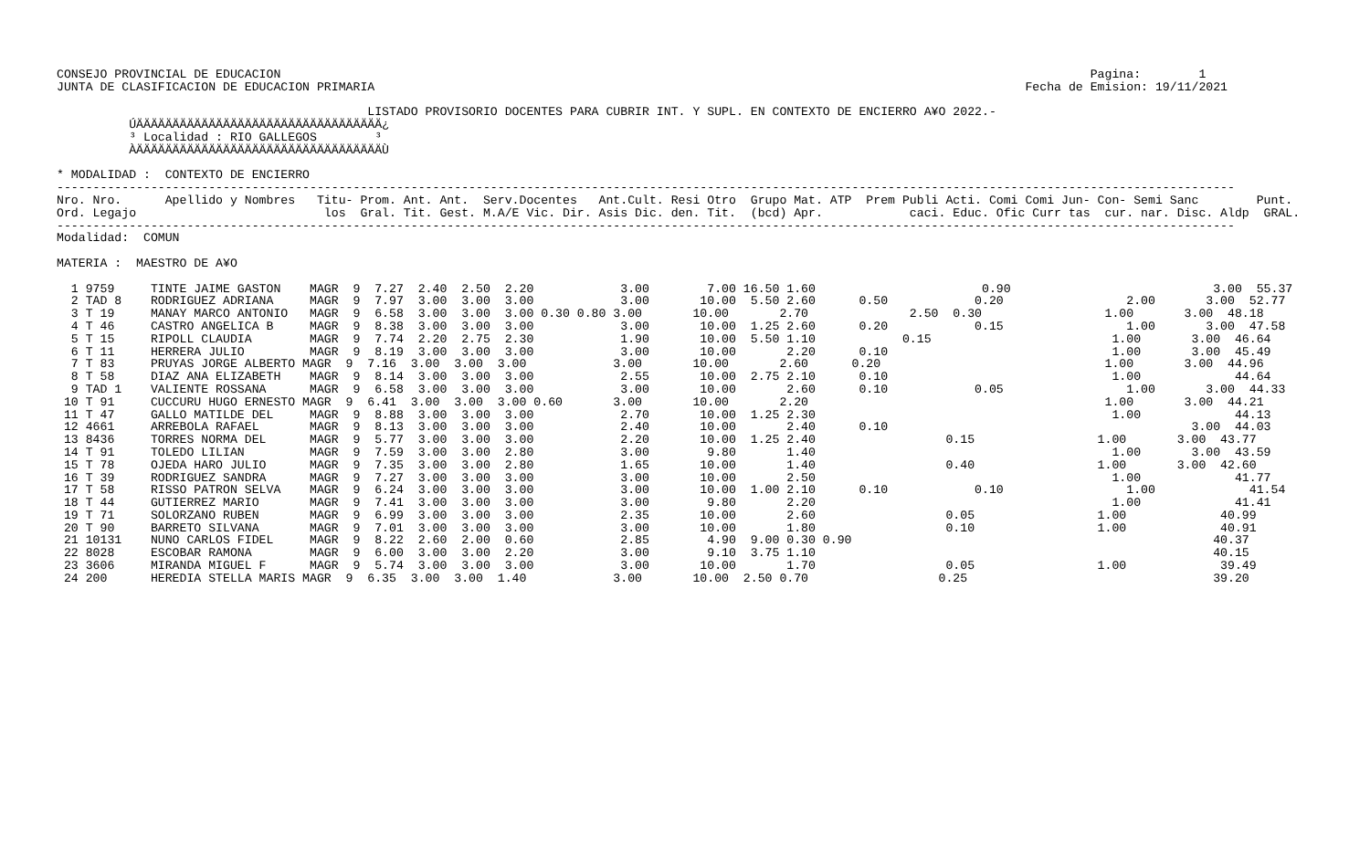CONSEJO PROVINCIAL DE EDUCACION                                                                                                                Pagina:        1
JUNTA DE CLASIFICACION DE EDUCACION PRIMARIA                                                                                          Fecha de Emision: 19/11/2021

                                           LISTADO PROVISORIO DOCENTES PARA CUBRIR INT. Y SUPL. EN CONTEXTO DE ENCIERRO A¥O 2022.-
          ÚÄÄÄÄÄÄÄÄÄÄÄÄÄÄÄÄÄÄÄÄÄÄÄÄÄÄÄÄÄÄÄÄÄÄ¿
          ³ Localidad : RIO GALLEGOS        ³
          ÀÄÄÄÄÄÄÄÄÄÄÄÄÄÄÄÄÄÄÄÄÄÄÄÄÄÄÄÄÄÄÄÄÄÄÙ

* MODALIDAD :  CONTEXTO DE ENCIERRO
-------------------------------------------------------------------------------------------------------------------------------------------------------------------
Nro. Nro.      Apellido y Nombres   Titu- Prom. Ant. Ant.  Serv.Docentes   Ant.Cult. Resi Otro  Grupo Mat. ATP  Prem Publi Acti. Comi Comi Jun- Con- Semi Sanc        Punt.
Ord. Legajo                          los  Gral. Tit. Gest. M.A/E Vic. Dir. Asis Dic. den. Tit.  (bcd) Apr.            caci. Educ. Ofic Curr tas  cur. nar. Disc. Aldp  GRAL.
-------------------------------------------------------------------------------------------------------------------------------------------------------------------
Modalidad:  COMUN

MATERIA :  MAESTRO DE A¥O

  1 9759     TINTE JAIME GASTON    MAGR  9  7.27  2.40  2.50  2.20            3.00        7.00 16.50 1.60                       0.90                            3.00  55.37
  2 TAD 8    RODRIGUEZ ADRIANA     MAGR  9  7.97  3.00  3.00  3.00            3.00       10.00  5.50 2.60      0.50            0.20                 2.00       3.00  52.77
  3 T 19     MANAY MARCO ANTONIO   MAGR  9  6.58  3.00  3.00  3.00 0.30 0.80 3.00       10.00       2.70              2.50  0.30                 1.00       3.00  48.18
  4 T 46     CASTRO ANGELICA B     MAGR  9  8.38  3.00  3.00  3.00            3.00       10.00  1.25 2.60      0.20            0.15                 1.00       3.00  47.58
  5 T 15     RIPOLL CLAUDIA        MAGR  9  7.74  2.20  2.75  2.30            1.90       10.00  5.50 1.10            0.15                         1.00       3.00  46.64
  6 T 11     HERRERA JULIO         MAGR  9  8.19  3.00  3.00  3.00            3.00       10.00       2.20      0.10                               1.00       3.00  45.49
  7 T 83     PRUYAS JORGE ALBERTO MAGR  9  7.16  3.00  3.00  3.00            3.00       10.00       2.60      0.20                               1.00       3.00  44.96
  8 T 58     DIAZ ANA ELIZABETH    MAGR  9  8.14  3.00  3.00  3.00            2.55       10.00  2.75 2.10      0.10                               1.00             44.64
  9 TAD 1    VALIENTE ROSSANA      MAGR  9  6.58  3.00  3.00  3.00            3.00       10.00       2.60      0.10            0.05                 1.00       3.00  44.33
 10 T 91     CUCCURU HUGO ERNESTO MAGR  9  6.41  3.00  3.00  3.00 0.60       3.00       10.00       2.20                                         1.00       3.00  44.21
 11 T 47     GALLO MATILDE DEL     MAGR  9  8.88  3.00  3.00  3.00            2.70       10.00  1.25 2.30                                         1.00             44.13
 12 4661     ARREBOLA RAFAEL       MAGR  9  8.13  3.00  3.00  3.00            2.40       10.00       2.40      0.10                                          3.00  44.03
 13 8436     TORRES NORMA DEL      MAGR  9  5.77  3.00  3.00  3.00            2.20       10.00  1.25 2.40                  0.15                 1.00       3.00  43.77
 14 T 91     TOLEDO LILIAN         MAGR  9  7.59  3.00  3.00  2.80            3.00        9.80       1.40                                         1.00       3.00  43.59
 15 T 78     OJEDA HARO JULIO      MAGR  9  7.35  3.00  3.00  2.80            1.65       10.00       1.40                  0.40                 1.00       3.00  42.60
 16 T 39     RODRIGUEZ SANDRA      MAGR  9  7.27  3.00  3.00  3.00            3.00       10.00       2.50                                         1.00             41.77
 17 T 58     RISSO PATRON SELVA    MAGR  9  6.24  3.00  3.00  3.00            3.00       10.00  1.00 2.10      0.10            0.10                 1.00             41.54
 18 T 44     GUTIERREZ MARIO       MAGR  9  7.41  3.00  3.00  3.00            3.00        9.80       2.20                                         1.00             41.41
 19 T 71     SOLORZANO RUBEN       MAGR  9  6.99  3.00  3.00  3.00            2.35       10.00       2.60                  0.05                 1.00             40.99
 20 T 90     BARRETO SILVANA       MAGR  9  7.01  3.00  3.00  3.00            3.00       10.00       1.80                  0.10                 1.00             40.91
 21 10131    NUNO CARLOS FIDEL     MAGR  9  8.22  2.60  2.00  0.60            2.85        4.90  9.00 0.30 0.90                                                  40.37
 22 8028     ESCOBAR RAMONA        MAGR  9  6.00  3.00  3.00  2.20            3.00        9.10  3.75 1.10                                                       40.15
 23 3606     MIRANDA MIGUEL F      MAGR  9  5.74  3.00  3.00  3.00            3.00       10.00       1.70                  0.05                 1.00             39.49
 24 200      HEREDIA STELLA MARIS MAGR  9  6.35  3.00  3.00  1.40            3.00       10.00  2.50 0.70                  0.25                                  39.20